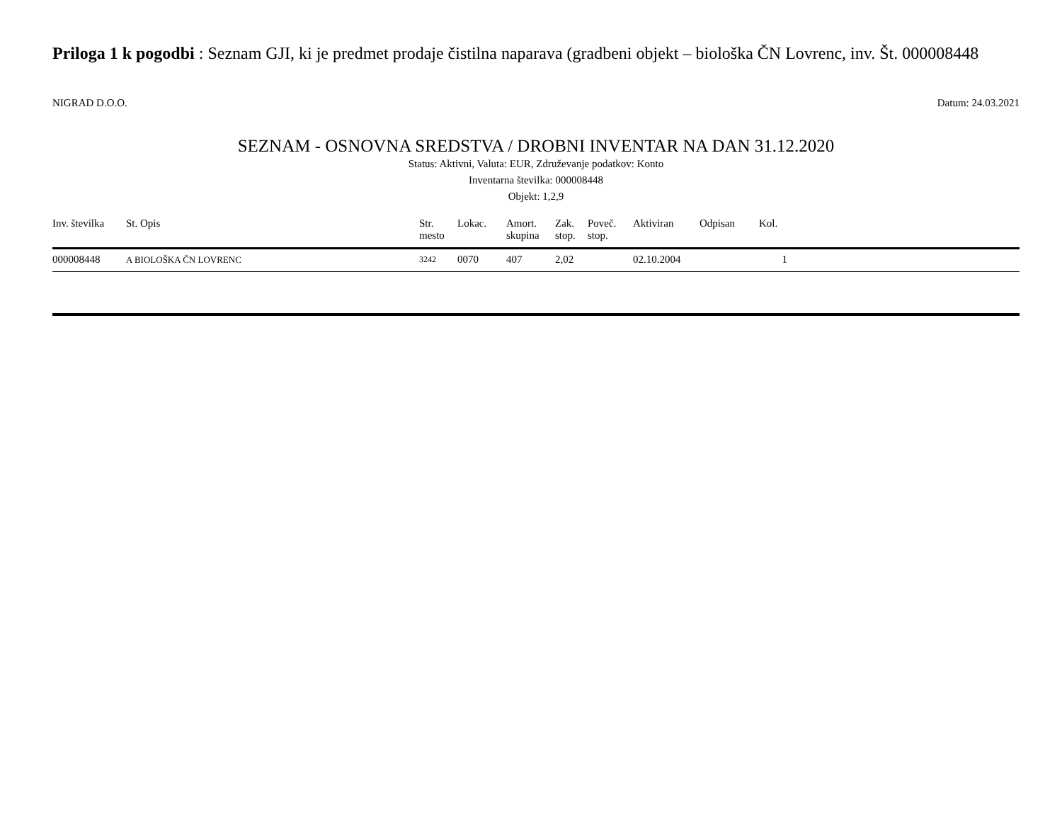Priloga 1 k pogodbi : Seznam GJI, ki je predmet prodaje čistilna naparava (gradbeni objekt – biološka ČN Lovrenc, inv. Št. 000008448
NIGRAD D.O.O. Datum: 24.03.2021
SEZNAM - OSNOVNA SREDSTVA / DROBNI INVENTAR NA DAN 31.12.2020
Status: Aktivni, Valuta: EUR, Združevanje podatkov: Konto
Inventarna številka: 000008448
Objekt: 1,2,9
| Inv. številka | St. Opis | Str. mesto | Lokac. | Amort. skupina | Zak. stop. | Poveč. stop. | Aktiviran | Odpisan | Kol. | |
| --- | --- | --- | --- | --- | --- | --- | --- | --- | --- | --- |
| 000008448 | A BIOLOŠKA ČN LOVRENC | 3242 | 0070 | 407 | 2,02 | | 02.10.2004 | | 1 | |